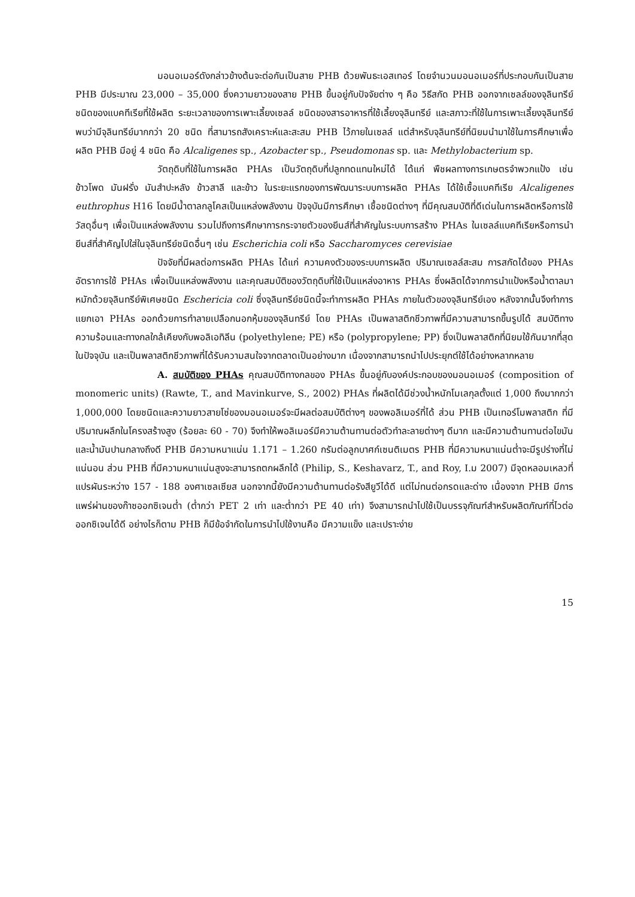มอนอเมอร์ดังกล่าวข้างต้นจะต่อกันเป็นสาย PHB ด้วยพันธะเอสเทอร์ โดยจำนวนมอนอเมอร์ที่ประกอบกันเป็นสาย PHB มีประมาณ 23,000 – 35,000 ซึ่งความยาวของสาย PHB ขึ้นอยู่กับปัจจัยต่าง ๆ คือ วิธีสกัด PHB ออกจากเซลล์ของจุลินทรีย์ ชนิดของแบคทีเรียที่ใช้ผลิต ระยะเวลาของการเพาะเลี้ยงเซลล์ ชนิดของสารอาหารที่ใช้เลี้ยงจุลินทรีย์ และสภาวะที่ใช้ในการเพาะเลี้ยงจุลินทรีย์พบว่ามีจุลินทรีย์มากกว่า 20 ชนิด ที่สามารถสังเคราะห์และสะสม PHB ไว้ภายในเซลล์ แต่สำหรับจุลินทรีย์ที่นิยมนำมาใช้ในการศึกษาเพื่อผลิต PHB มีอยู่ 4 ชนิด คือ Alcaligenes sp., Azobacter sp., Pseudomonas sp. และ Methylobacterium sp.
วัตถุดิบที่ใช้ในการผลิต PHAs เป็นวัตถุดิบที่ปลูกทดแทนใหม่ได้ ได้แก่ พืชผลทางการเกษตรจำพวกแป้ง เช่น ข้าวโพด มันฝรั่ง มันสำปะหลัง ข้าวสาลี และข้าว ในระยะแรกของการพัฒนาระบบการผลิต PHAs ได้ใช้เชื้อแบคทีเรีย Alcaligenes euthrophus H16 โดยมีน้ำตาลกลูโคสเป็นแหล่งพลังงาน ปัจจุบันมีการศึกษา เชื้อชนิดต่างๆ ที่มีคุณสมบัติที่ดีเด่นในการผลิตหรือการใช้วัสดุอื่นๆ เพื่อเป็นแหล่งพลังงาน รวมไปถึงการศึกษาการกระจายตัวของยีนส์ที่สำคัญในระบบการสร้าง PHAs ในเซลล์แบคทีเรียหรือการนำยีนส์ที่สำคัญไปใส่ในจุลินทรีย์ชนิดอื่นๆ เช่น Escherichia coli หรือ Saccharomyces cerevisiae
ปัจจัยที่มีผลต่อการผลิต PHAs ได้แก่ ความคงตัวของระบบการผลิต ปริมาณเซลล์สะสม การสกัดได้ของ PHAs อัตราการใช้ PHAs เพื่อเป็นแหล่งพลังงาน และคุณสมบัติของวัตถุดิบที่ใช้เป็นแหล่งอาหาร PHAs ซึ่งผลิตได้จากการนำแป้งหรือน้ำตาลมาหมักด้วยจุลินทรีย์พิเศษชนิด Eschericia coli ซึ่งจุลินทรีย์ชนิดนี้จะทำการผลิต PHAs ภายในตัวของจุลินทรีย์เอง หลังจากนั้นจึงทำการแยกเอา PHAs ออกด้วยการทำลายเปลือกนอกหุ้มของจุลินทรีย์ โดย PHAs เป็นพลาสติกชีวภาพที่มีความสามารถขึ้นรูปได้ สมบัติทางความร้อนและทางกลใกล้เคียงกับพอลิเอทิลีน (polyethylene; PE) หรือ (polypropylene; PP) ซึ่งเป็นพลาสติกที่นิยมใช้กันมากที่สุดในปัจจุบัน และเป็นพลาสติกชีวภาพที่ได้รับความสนใจจากตลาดเป็นอย่างมาก เนื่องจากสามารถนำไปประยุกต์ใช้ได้อย่างหลากหลาย
A. สมบัติของ PHAs คุณสมบัติทางกลของ PHAs ขึ้นอยู่กับองค์ประกอบของมอนอเมอร์ (composition of monomeric units) (Rawte, T., and Mavinkurve, S., 2002) PHAs ที่ผลิตได้มีช่วงน้ำหนักโมเลกุลตั้งแต่ 1,000 ถึงมากกว่า 1,000,000 โดยชนิดและความยาวสายโซ่ของมอนอเมอร์จะมีผลต่อสมบัติต่างๆ ของพอลิเมอร์ที่ได้ ส่วน PHB เป็นเทอร์โมพลาสติก ที่มีปริมาณผลึกในโครงสร้างสูง (ร้อยละ 60 - 70) จึงทำให้พอลิเมอร์มีความต้านทานต่อตัวทำละลายต่างๆ ดีมาก และมีความต้านทานต่อไขมันและน้ำมันปานกลางถึงดี PHB มีความหนาแน่น 1.171 – 1.260 กรัมต่อลูกบาศก์เซนติเมตร PHB ที่มีความหนาแน่นต่ำจะมีรูปร่างที่ไม่แน่นอน ส่วน PHB ที่มีความหนาแน่นสูงจะสามารถตกผลึกได้ (Philip, S., Keshavarz, T., and Roy, I.ม 2007) มีจุดหลอมเหลวที่แปรผันระหว่าง 157 - 188 องศาเซลเซียส นอกจากนี้ยังมีความต้านทานต่อรังสียูวีได้ดี แต่ไม่ทนต่อกรดและด่าง เนื่องจาก PHB มีการแพร่ผ่านของก๊าซออกซิเจนต่ำ (ต่ำกว่า PET 2 เท่า และต่ำกว่า PE 40 เท่า) จึงสามารถนำไปใช้เป็นบรรจุภัณฑ์สำหรับผลิตภัณฑ์ที่ไวต่อออกซิเจนได้ดี อย่างไรก็ตาม PHB ก็มีข้อจำกัดในการนำไปใช้งานคือ มีความแข็ง และเปราะง่าย
15